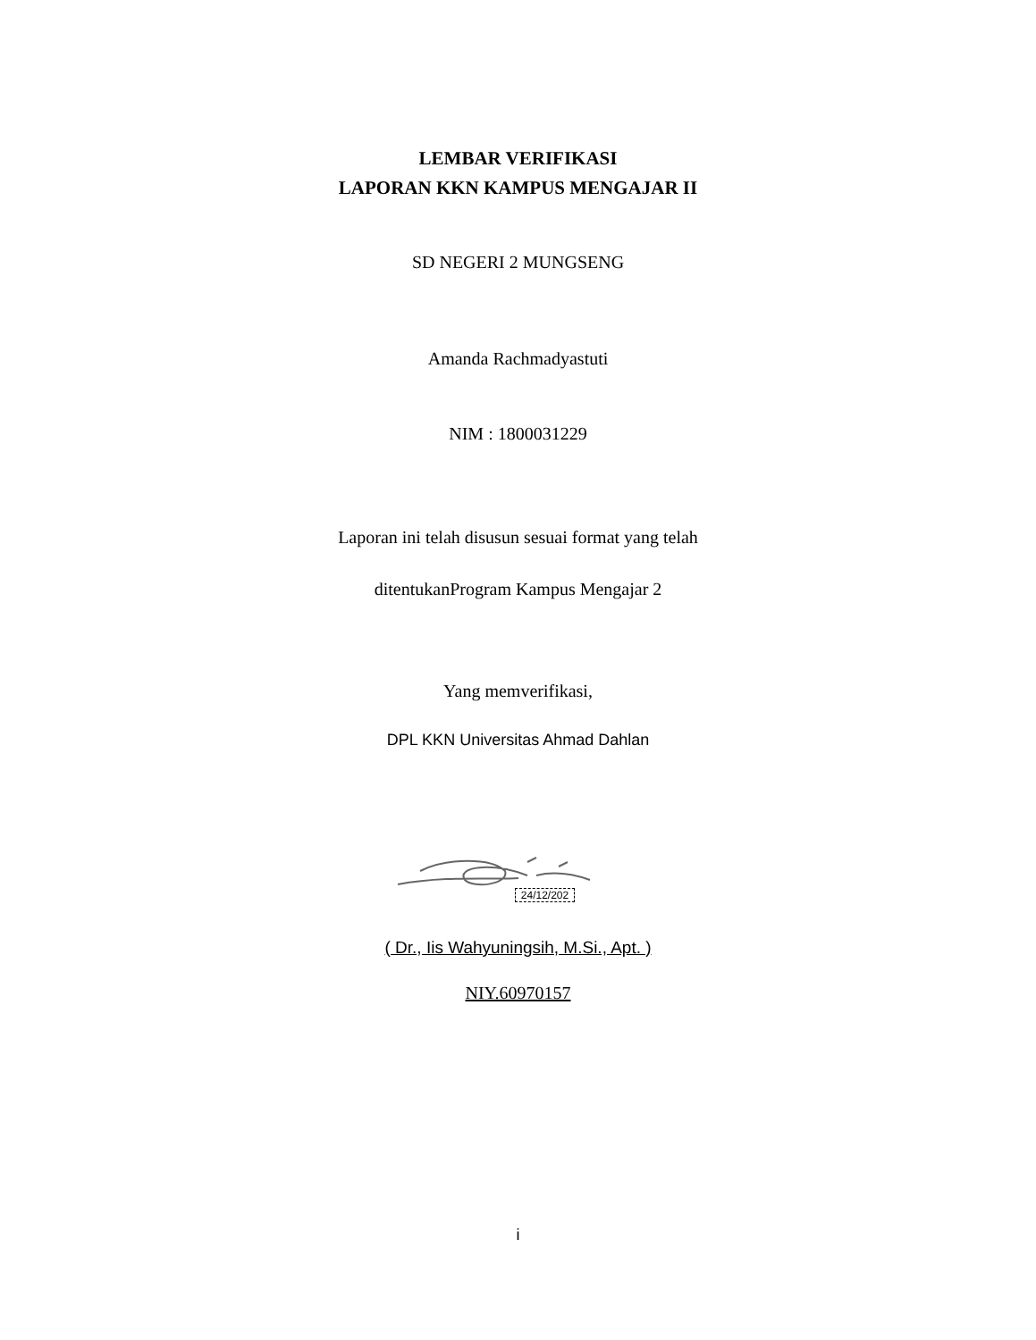LEMBAR VERIFIKASI
LAPORAN KKN KAMPUS MENGAJAR II
SD NEGERI 2 MUNGSENG
Amanda Rachmadyastuti
NIM : 1800031229
Laporan ini telah disusun sesuai format yang telah
ditentukanProgram Kampus Mengajar 2
Yang memverifikasi,
DPL KKN Universitas Ahmad Dahlan
24/12/202
( Dr., Iis Wahyuningsih, M.Si., Apt. )
NIY.60970157
i